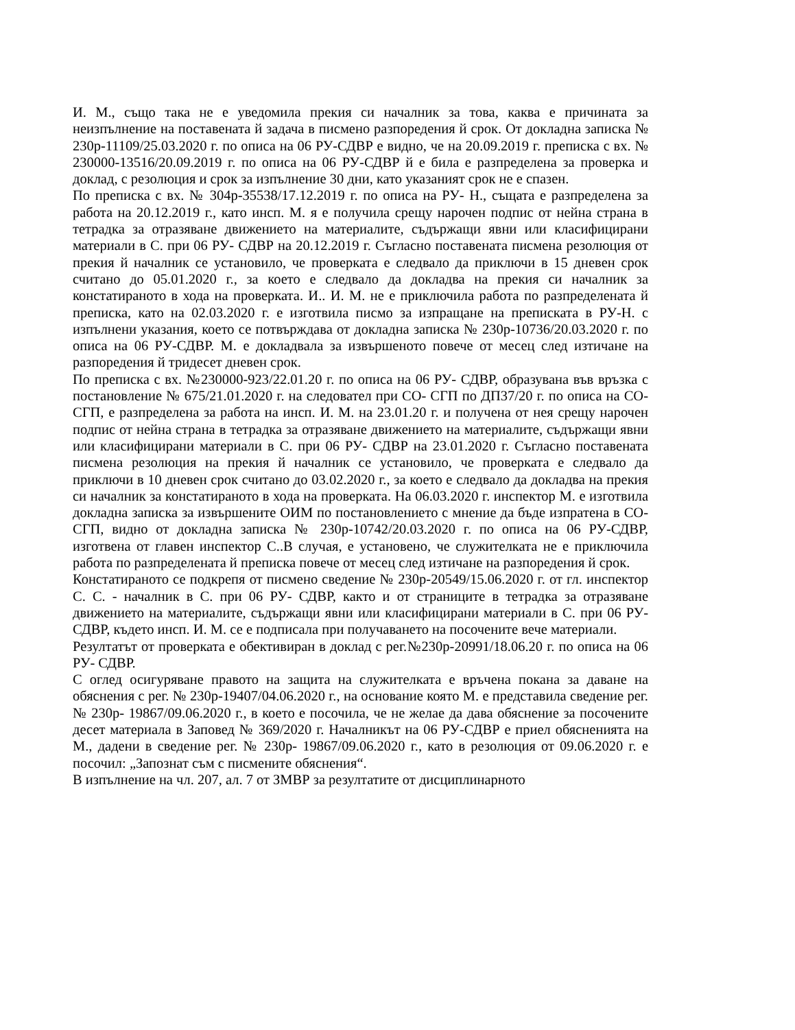И. М., също така не е уведомила прекия си началник за това, каква е причината за неизпълнение на поставената й задача в писмено разпоредения й срок. От докладна записка № 230р-11109/25.03.2020 г. по описа на 06 РУ-СДВР е видно, че на 20.09.2019 г. преписка с вх. № 230000-13516/20.09.2019 г. по описа на 06 РУ-СДВР й е била е разпределена за проверка и доклад, с резолюция и срок за изпълнение 30 дни, като указаният срок не е спазен.
По преписка с вх. № 304р-35538/17.12.2019 г. по описа на РУ- Н., същата е разпределена за работа на 20.12.2019 г., като инсп. М. я е получила срещу нарочен подпис от нейна страна в тетрадка за отразяване движението на материалите, съдържащи явни или класифицирани материали в С. при 06 РУ- СДВР на 20.12.2019 г. Съгласно поставената писмена резолюция от прекия й началник се установило, че проверката е следвало да приключи в 15 дневен срок считано до 05.01.2020 г., за което е следвало да докладва на прекия си началник за констатираното в хода на проверката. И.. И. М. не е приключила работа по разпределената й преписка, като на 02.03.2020 г. е изготвила писмо за изпращане на преписката в РУ-Н. с изпълнени указания, което се потвърждава от докладна записка № 230р-10736/20.03.2020 г. по описа на 06 РУ-СДВР. М. е докладвала за извършеното повече от месец след изтичане на разпоредения й тридесет дневен срок.
По преписка с вх. №230000-923/22.01.20 г. по описа на 06 РУ- СДВР, образувана във връзка с постановление № 675/21.01.2020 г. на следовател при СО- СГП по ДП37/20 г. по описа на СО- СГП, е разпределена за работа на инсп. И. М. на 23.01.20 г. и получена от нея срещу нарочен подпис от нейна страна в тетрадка за отразяване движението на материалите, съдържащи явни или класифицирани материали в С. при 06 РУ- СДВР на 23.01.2020 г. Съгласно поставената писмена резолюция на прекия й началник се установило, че проверката е следвало да приключи в 10 дневен срок считано до 03.02.2020 г., за което е следвало да докладва на прекия си началник за констатираното в хода на проверката. На 06.03.2020 г. инспектор М. е изготвила докладна записка за извършените ОИМ по постановлението с мнение да бъде изпратена в СО-СГП, видно от докладна записка № 230р-10742/20.03.2020 г. по описа на 06 РУ-СДВР, изготвена от главен инспектор С..В случая, е установено, че служителката не е приключила работа по разпределената й преписка повече от месец след изтичане на разпоредения й срок.
Констатираното се подкрепя от писмено сведение № 230р-20549/15.06.2020 г. от гл. инспектор С. С. - началник в С. при 06 РУ- СДВР, както и от страниците в тетрадка за отразяване движението на материалите, съдържащи явни или класифицирани материали в С. при 06 РУ- СДВР, където инсп. И. М. се е подписала при получаването на посочените вече материали.
Резултатът от проверката е обективиран в доклад с рег.№230р-20991/18.06.20 г. по описа на 06 РУ- СДВР.
С оглед осигуряване правото на защита на служителката е връчена покана за даване на обяснения с рег. № 230р-19407/04.06.2020 г., на основание която М. е представила сведение рег. № 230р- 19867/09.06.2020 г., в което е посочила, че не желае да дава обяснение за посочените десет материала в Заповед № 369/2020 г. Началникът на 06 РУ-СДВР е приел обясненията на М., дадени в сведение рег. № 230р- 19867/09.06.2020 г., като в резолюция от 09.06.2020 г. е посочил: „Запознат съм с писмените обяснения“.
В изпълнение на чл. 207, ал. 7 от ЗМВР за резултатите от дисциплинарното